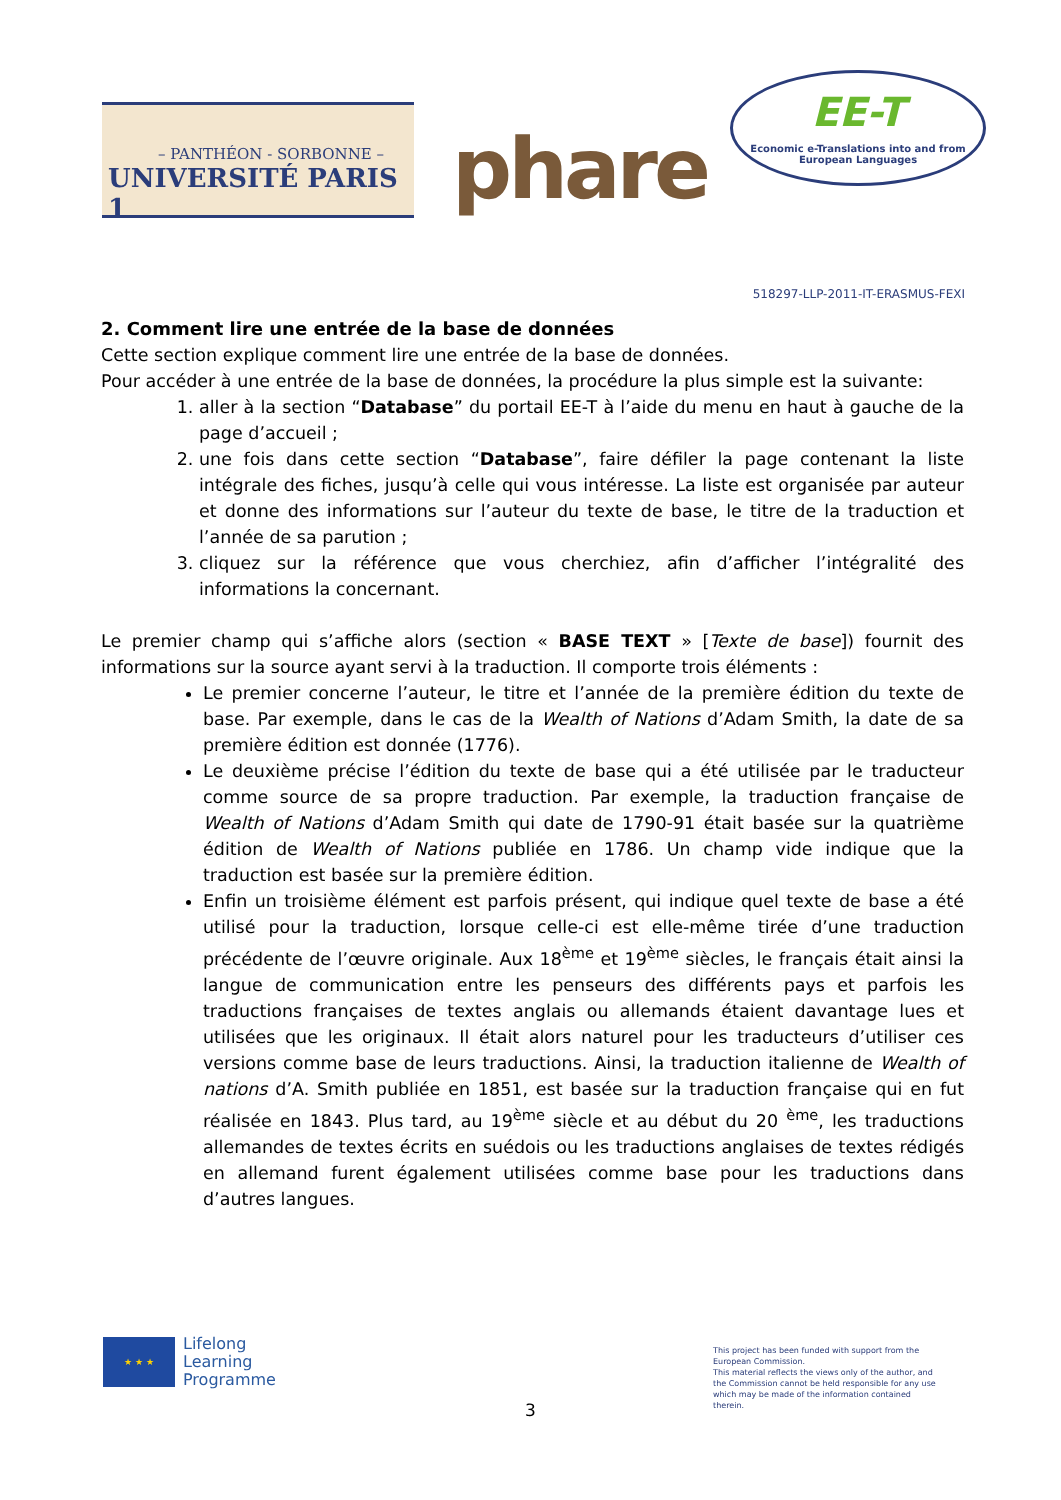– PANTHÉON - SORBONNE –
UNIVERSITÉ PARIS 1
phare
EE-T
Economic e-Translations into and from
European Languages
518297-LLP-2011-IT-ERASMUS-FEXI
2. Comment lire une entrée de la base de données
Cette section explique comment lire une entrée de la base de données.
Pour accéder à une entrée de la base de données, la procédure la plus simple est la suivante:
1. aller à la section “Database” du portail EE-T à l’aide du menu en haut à gauche de la page d’accueil ;
2. une fois dans cette section “Database”, faire défiler la page contenant la liste intégrale des fiches, jusqu’à celle qui vous intéresse. La liste est organisée par auteur et donne des informations sur l’auteur du texte de base, le titre de la traduction et l’année de sa parution ;
3. cliquez sur la référence que vous cherchiez, afin d’afficher l’intégralité des informations la concernant.
Le premier champ qui s’affiche alors (section « BASE TEXT » [Texte de base]) fournit des informations sur la source ayant servi à la traduction. Il comporte trois éléments :
Le premier concerne l’auteur, le titre et l’année de la première édition du texte de base. Par exemple, dans le cas de la Wealth of Nations d’Adam Smith, la date de sa première édition est donnée (1776).
Le deuxième précise l’édition du texte de base qui a été utilisée par le traducteur comme source de sa propre traduction. Par exemple, la traduction française de Wealth of Nations d’Adam Smith qui date de 1790-91 était basée sur la quatrième édition de Wealth of Nations publiée en 1786. Un champ vide indique que la traduction est basée sur la première édition.
Enfin un troisième élément est parfois présent, qui indique quel texte de base a été utilisé pour la traduction, lorsque celle-ci est elle-même tirée d’une traduction précédente de l’œuvre originale. Aux 18<sup>ème</sup> et 19<sup>ème</sup> siècles, le français était ainsi la langue de communication entre les penseurs des différents pays et parfois les traductions françaises de textes anglais ou allemands étaient davantage lues et utilisées que les originaux. Il était alors naturel pour les traducteurs d’utiliser ces versions comme base de leurs traductions. Ainsi, la traduction italienne de Wealth of nations d’A. Smith publiée en 1851, est basée sur la traduction française qui en fut réalisée en 1843. Plus tard, au 19<sup>ème</sup> siècle et au début du 20 <sup>ème</sup>, les traductions allemandes de textes écrits en suédois ou les traductions anglaises de textes rédigés en allemand furent également utilisées comme base pour les traductions dans d’autres langues.
★ ★ ★
Lifelong
Learning
Programme
This project has been funded with support from the European Commission.
This material reflects the views only of the author, and the Commission cannot be held responsible for any use which may be made of the information contained therein.
3